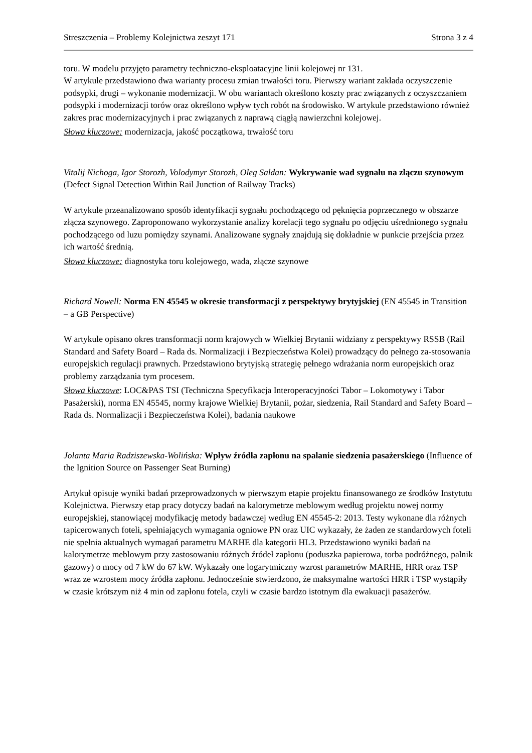Streszczenia – Problemy Kolejnictwa zeszyt 171 Strona 3 z 4
toru. W modelu przyjęto parametry techniczno-eksploatacyjne linii kolejowej nr 131.
W artykule przedstawiono dwa warianty procesu zmian trwałości toru. Pierwszy wariant zakłada oczyszczenie podsypki, drugi – wykonanie modernizacji. W obu wariantach określono koszty prac związanych z oczyszczaniem podsypki i modernizacji torów oraz określono wpływ tych robót na środowisko. W artykule przedstawiono również zakres prac modernizacyjnych i prac związanych z naprawą ciągłą nawierzchni kolejowej.
Słowa kluczowe: modernizacja, jakość początkowa, trwałość toru
Vitalij Nichoga, Igor Storozh, Volodymyr Storozh, Oleg Saldan: Wykrywanie wad sygnału na złączu szynowym (Defect Signal Detection Within Rail Junction of Railway Tracks)
W artykule przeanalizowano sposób identyfikacji sygnału pochodzącego od pęknięcia poprzecznego w obszarze złącza szynowego. Zaproponowano wykorzystanie analizy korelacji tego sygnału po odjęciu uśrednionego sygnału pochodzącego od luzu pomiędzy szynami. Analizowane sygnały znajdują się dokładnie w punkcie przejścia przez ich wartość średnią.
Słowa kluczowe: diagnostyka toru kolejowego, wada, złącze szynowe
Richard Nowell: Norma EN 45545 w okresie transformacji z perspektywy brytyjskiej (EN 45545 in Transition – a GB Perspective)
W artykule opisano okres transformacji norm krajowych w Wielkiej Brytanii widziany z perspektywy RSSB (Rail Standard and Safety Board – Rada ds. Normalizacji i Bezpieczeństwa Kolei) prowadzący do pełnego za-stosowania europejskich regulacji prawnych. Przedstawiono brytyjską strategię pełnego wdrażania norm europejskich oraz problemy zarządzania tym procesem.
Słowa kluczowe: LOC&PAS TSI (Techniczna Specyfikacja Interoperacyjności Tabor – Lokomotywy i Tabor Pasażerski), norma EN 45545, normy krajowe Wielkiej Brytanii, pożar, siedzenia, Rail Standard and Safety Board – Rada ds. Normalizacji i Bezpieczeństwa Kolei), badania naukowe
Jolanta Maria Radziszewska-Wolińska: Wpływ źródła zapłonu na spalanie siedzenia pasażerskiego (Influence of the Ignition Source on Passenger Seat Burning)
Artykuł opisuje wyniki badań przeprowadzonych w pierwszym etapie projektu finansowanego ze środków Instytutu Kolejnictwa. Pierwszy etap pracy dotyczy badań na kalorymetrze meblowym według projektu nowej normy europejskiej, stanowiącej modyfikację metody badawczej według EN 45545-2: 2013. Testy wykonane dla różnych tapicerowanych foteli, spełniających wymagania ogniowe PN oraz UIC wykazały, że żaden ze standardowych foteli nie spełnia aktualnych wymagań parametru MARHE dla kategorii HL3. Przedstawiono wyniki badań na kalorymetrze meblowym przy zastosowaniu różnych źródeł zapłonu (poduszka papierowa, torba podróżnego, palnik gazowy) o mocy od 7 kW do 67 kW. Wykazały one logarytmiczny wzrost parametrów MARHE, HRR oraz TSP wraz ze wzrostem mocy źródła zapłonu. Jednocześnie stwierdzono, że maksymalne wartości HRR i TSP wystąpiły w czasie krótszym niż 4 min od zapłonu fotela, czyli w czasie bardzo istotnym dla ewakuacji pasażerów.